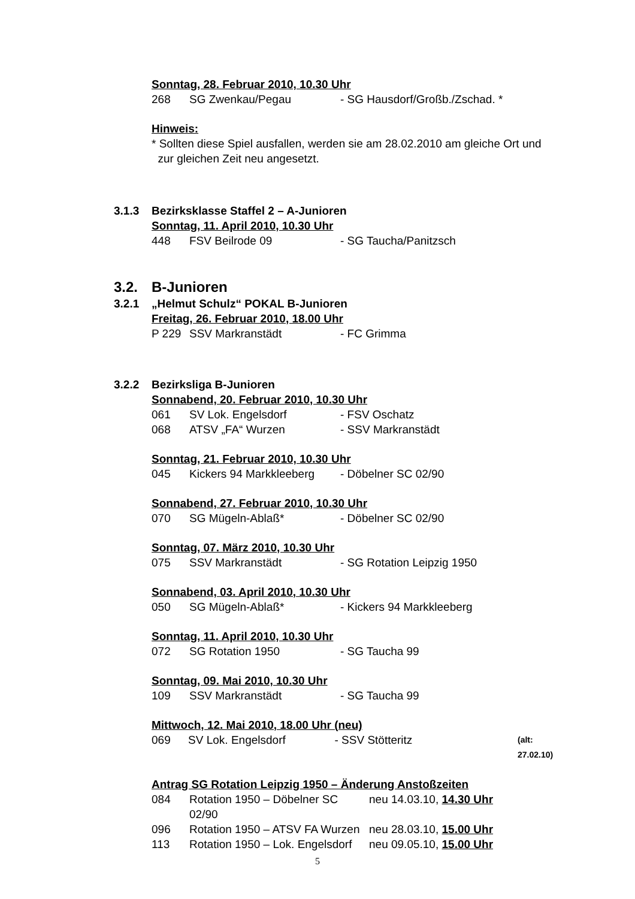Sonntag, 28. Februar 2010, 10.30 Uhr
268 SG Zwenkau/Pegau - SG Hausdorf/Großb./Zschad. *
Hinweis:
* Sollten diese Spiel ausfallen, werden sie am 28.02.2010 am gleiche Ort und
zur gleichen Zeit neu angesetzt.
3.1.3 Bezirksklasse Staffel 2 – A-Junioren
Sonntag, 11. April 2010, 10.30 Uhr
448 FSV Beilrode 09 - SG Taucha/Panitzsch
3.2. B-Junioren
3.2.1 „Helmut Schulz“ POKAL B-Junioren
Freitag, 26. Februar 2010, 18.00 Uhr
P 229 SSV Markranstädt - FC Grimma
3.2.2 Bezirksliga B-Junioren
Sonnabend, 20. Februar 2010, 10.30 Uhr
061 SV Lok. Engelsdorf - FSV Oschatz
068 ATSV „FA“ Wurzen - SSV Markranstädt
Sonntag, 21. Februar 2010, 10.30 Uhr
045 Kickers 94 Markkleeberg - Döbelner SC 02/90
Sonnabend, 27. Februar 2010, 10.30 Uhr
070 SG Mügeln-Ablaß* - Döbelner SC 02/90
Sonntag, 07. März 2010, 10.30 Uhr
075 SSV Markranstädt - SG Rotation Leipzig 1950
Sonnabend, 03. April 2010, 10.30 Uhr
050 SG Mügeln-Ablaß* - Kickers 94 Markkleeberg
Sonntag, 11. April 2010, 10.30 Uhr
072 SG Rotation 1950 - SG Taucha 99
Sonntag, 09. Mai 2010, 10.30 Uhr
109 SSV Markranstädt - SG Taucha 99
Mittwoch, 12. Mai 2010, 18.00 Uhr (neu)
069 SV Lok. Engelsdorf - SSV Stötteritz (alt: 27.02.10)
Antrag SG Rotation Leipzig 1950 – Änderung Anstoßzeiten
084 Rotation 1950 – Döbelner SC 02/90 neu 14.03.10, 14.30 Uhr
096 Rotation 1950 – ATSV FA Wurzen neu 28.03.10, 15.00 Uhr
113 Rotation 1950 – Lok. Engelsdorf neu 09.05.10, 15.00 Uhr
5